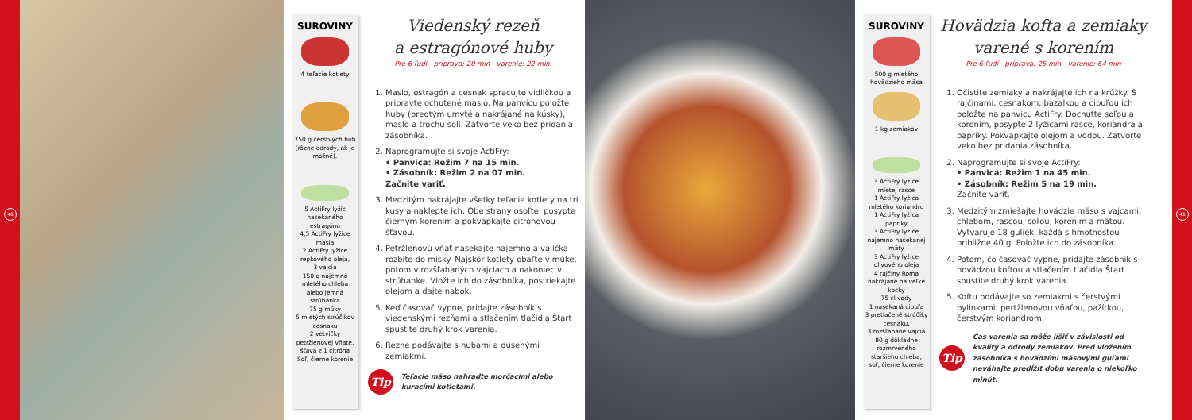40
SUROVINY
4 teľacie kotlety
750 g čerstvých húb (rôzne odrody, ak je možné).
5 ActiFry lyžíc nasekaného estragónu
4,5 ActiFry lyžice masla
2 ActiFry lyžice repkového oleja,
3 vajcia
150 g najemno mletého chleba alebo jemná strúhanka
75 g múky
5 mletých strúčikov cesnaku
2 vetvičky petržlenovej vňate, šťava z 1 citróna
Soľ, čierne korenie
Viedenský rezeň
a estragónové huby
Pre 6 ľudí - príprava: 20 min - varenie: 22 min.
1. Maslo, estragón a cesnak spracujte vidličkou a pripravte ochutené maslo. Na panvicu položte huby (predtým umyté a nakrájané na kúsky), maslo a trochu soli. Zatvorte veko bez pridania zásobníka.
2. Naprogramujte si svoje ActiFry:
• Panvica: Režim 7 na 15 min.
• Zásobník: Režim 2 na 07 min.
Začnite variť.
3. Medzitým nakrájajte všetky teľacie kotlety na tri kusy a naklepte ich. Obe strany osoľte, posypte čiernym korením a pokvapkajte citrónovou šťavou.
4. Petržlenovú vňať nasekajte najemno a vajíčka rozbite do misky. Najskôr kotlety obaľte v múke, potom v rozšľahaných vajciach a nakoniec v strúhanke. Vložte ich do zásobníka, postriekajte olejom a dajte nabok.
5. Keď časovač vypne, pridajte zásobník s viedenskými rezňami a stlačením tlačidla Štart spustite druhý krok varenia.
6. Rezne podávajte s hubami a dusenými zemiakmi.
Tip Teľacie mäso nahraďte morčacími alebo kuracími kotletami.
SUROVINY
500 g mletého hovädzieho mäsa
1 kg zemiakov
3 ActiFry lyžice mletej rasce
1 ActiFry lyžica mletého koriandru
1 ActiFry lyžica papriky
3 ActiFry lyžice najemno nasekanej mäty
3 ActiFry lyžice olivového oleja
4 rajčiny Roma nakrájané na veľké kocky
75 cl vody
1 nasekaná cibuľa
3 pretlačené strúčiky cesnaku,
3 rozšľahané vajcia
80 g dôkladne rozmrveného staršieho chleba,
soľ, čierne korenie
Hovädzia kofta a zemiaky
varené s korením
Pre 6 ľudí - príprava: 25 min - varenie: 64 min
1. Očistite zemiaky a nakrájajte ich na krúžky. S rajčinami, cesnakom, bazalkou a cibuľou ich položte na panvicu ActiFry. Dochuťte soľou a korením, posypte 2 lyžicami rasce, koriandra a papriky. Pokvapkajte olejom a vodou. Zatvorte veko bez pridania zásobníka.
2. Naprogramujte si svoje ActiFry:
• Panvica: Režim 1 na 45 min.
• Zásobník: Režim 5 na 19 min.
Začnite variť.
3. Medzitým zmiešajte hovädzie mäso s vajcami, chlebom, rascou, soľou, korením a mätou. Vytvaruje 18 guliek, každá s hmotnosťou približne 40 g. Položte ich do zásobníka.
4. Potom, čo časovač vypne, pridajte zásobník s hovädzou koftou a stlačením tlačidla Štart spustite druhý krok varenia.
5. Koftu podávajte so zemiakmi s čerstvými bylinkami: pertžlenovou vňaťou, pažítkou, čerstvým koriandrom.
Tip Čas varenia sa môže líšiť v závislosti od kvality a odrody zemiakov. Pred vložením zásobníka s hovädzími mäsovými guľami neváhajte predĺžiť dobu varenia o niekoľko minút.
41